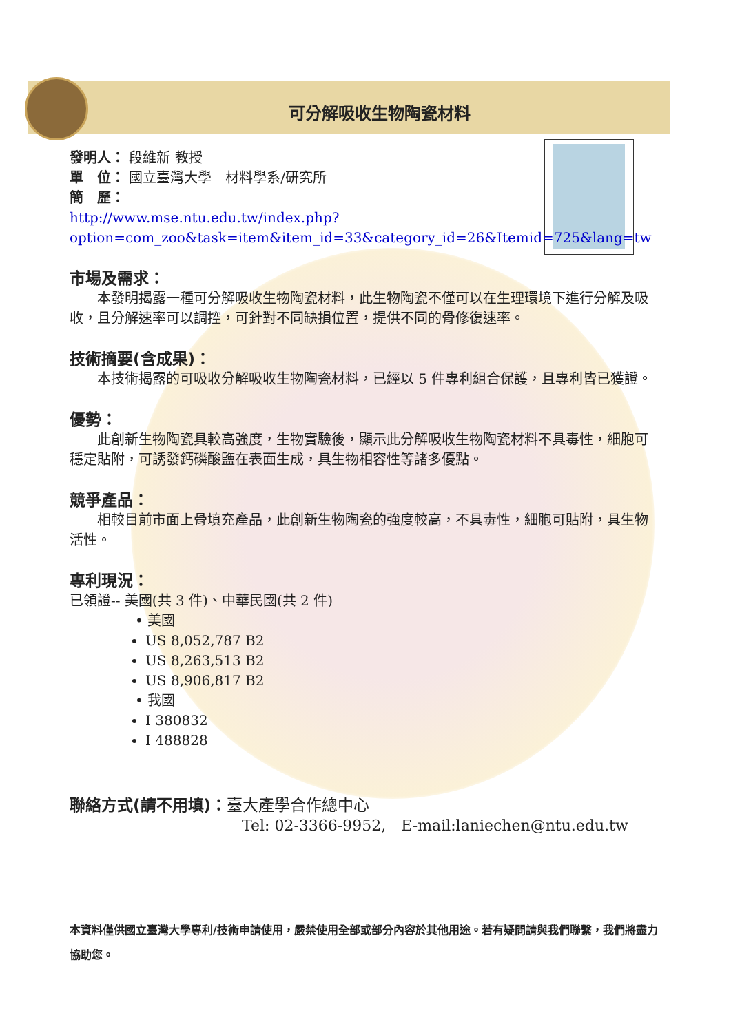可分解吸收生物陶瓷材料
發明人： 段維新 教授
單　位： 國立臺灣大學　材料學系/研究所
簡　歷：
http://www.mse.ntu.edu.tw/index.php?option=com_zoo&task=item&item_id=33&category_id=26&Itemid=725&lang=tw
市場及需求：
本發明揭露一種可分解吸收生物陶瓷材料，此生物陶瓷不僅可以在生理環境下進行分解及吸收，且分解速率可以調控，可針對不同缺損位置，提供不同的骨修復速率。
技術摘要(含成果)：
本技術揭露的可吸收分解吸收生物陶瓷材料，已經以 5 件專利組合保護，且專利皆已獲證。
優勢：
此創新生物陶瓷具較高強度，生物實驗後，顯示此分解吸收生物陶瓷材料不具毒性，細胞可穩定貼附，可誘發鈣磷酸鹽在表面生成，具生物相容性等諸多優點。
競爭產品：
相較目前市面上骨填充產品，此創新生物陶瓷的強度較高，不具毒性，細胞可貼附，具生物活性。
專利現況：
已領證-- 美國(共 3 件)、中華民國(共 2 件)
• 美國
US 8,052,787 B2
US 8,263,513 B2
US 8,906,817 B2
• 我國
I 380832
I 488828
聯絡方式(請不用填)：臺大產學合作總中心
Tel: 02-3366-9952,　E-mail:laniechen@ntu.edu.tw
本資料僅供國立臺灣大學專利/技術申請使用，嚴禁使用全部或部分內容於其他用途。若有疑問請與我們聯繫，我們將盡力協助您。